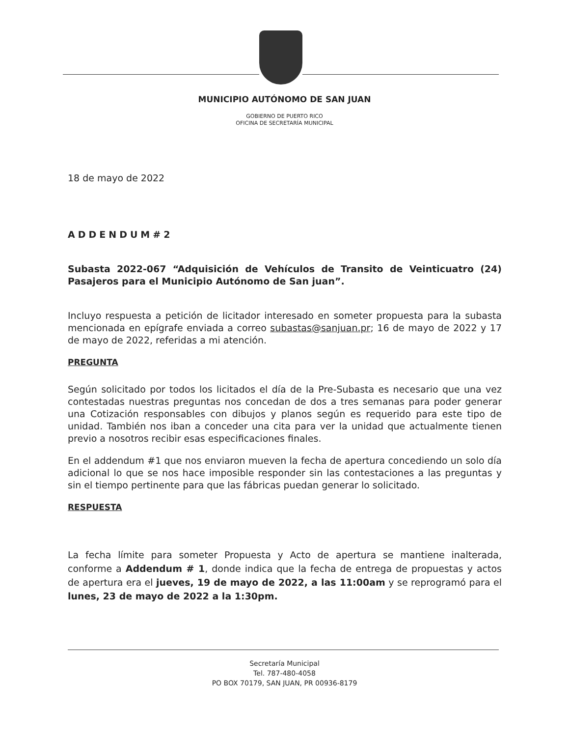MUNICIPIO AUTÓNOMO DE SAN JUAN
GOBIERNO DE PUERTO RICO
OFICINA DE SECRETARÍA MUNICIPAL
18 de mayo de 2022
ADDENDUM#2
Subasta 2022-067 “Adquisición de Vehículos de Transito de Veinticuatro (24) Pasajeros para el Municipio Autónomo de San juan”.
Incluyo respuesta a petición de licitador interesado en someter propuesta para la subasta mencionada en epígrafe enviada a correo subastas@sanjuan.pr; 16 de mayo de 2022 y 17 de mayo de 2022, referidas a mi atención.
PREGUNTA
Según solicitado por todos los licitados el día de la Pre-Subasta es necesario que una vez contestadas nuestras preguntas nos concedan de dos a tres semanas para poder generar una Cotización responsables con dibujos y planos según es requerido para este tipo de unidad. También nos iban a conceder una cita para ver la unidad que actualmente tienen previo a nosotros recibir esas especificaciones finales.
En el addendum #1 que nos enviaron mueven la fecha de apertura concediendo un solo día adicional lo que se nos hace imposible responder sin las contestaciones a las preguntas y sin el tiempo pertinente para que las fábricas puedan generar lo solicitado.
RESPUESTA
La fecha límite para someter Propuesta y Acto de apertura se mantiene inalterada, conforme a Addendum # 1, donde indica que la fecha de entrega de propuestas y actos de apertura era el jueves, 19 de mayo de 2022, a las 11:00am y se reprogramó para el lunes, 23 de mayo de 2022 a la 1:30pm.
Secretaría Municipal
Tel. 787-480-4058
PO BOX 70179, SAN JUAN, PR 00936-8179